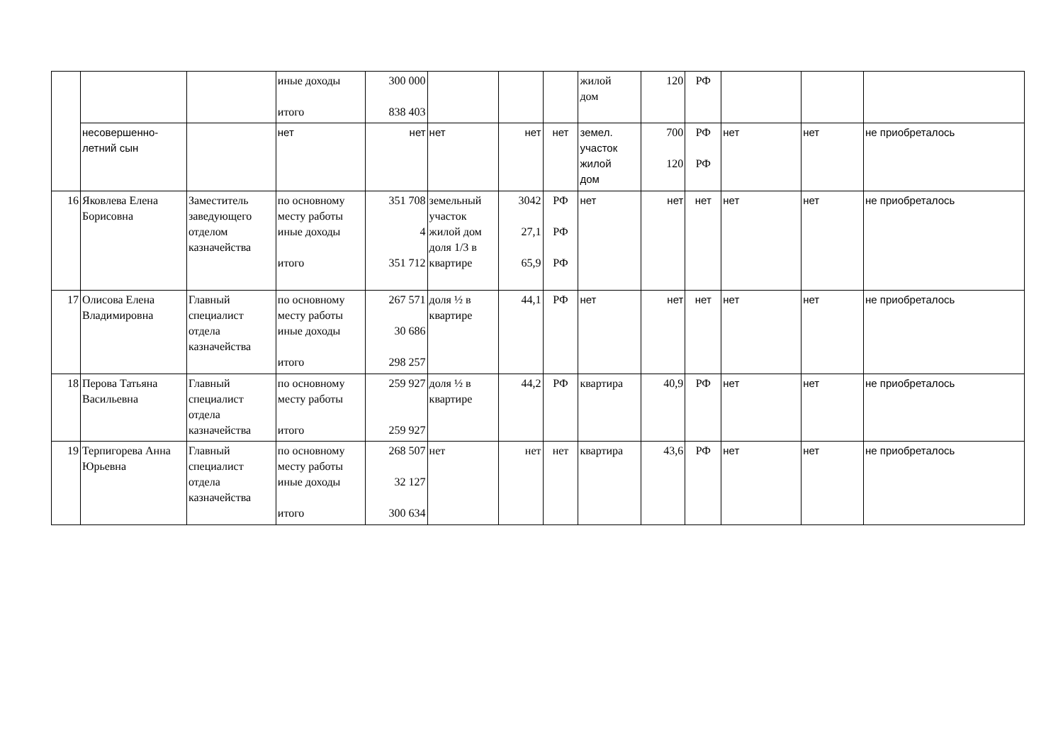| | | | иные доходы итого | 300 000 838 403 | | | | жилой дом | 120 | РФ | | | |
| | несовершенно- летний сын | | нет | нет | нет | нет | нет | земел. участок жилой дом | 700 120 | РФ РФ | нет | нет | не приобреталось |
| 16 | Яковлева Елена Борисовна | Заместитель заведующего отделом казначейства | по основному месту работы иные доходы итого | 351 708 4 351 712 | земельный участок жилой дом доля 1/3 в квартире | 3042 27,1 65,9 | РФ РФ РФ | нет | нет | нет | нет | нет | не приобреталось |
| 17 | Олисова Елена Владимировна | Главный специалист отдела казначейства | по основному месту работы иные доходы итого | 267 571 30 686 298 257 | доля ½ в квартире | 44,1 | РФ | нет | нет | нет | нет | нет | не приобреталось |
| 18 | Перова Татьяна Васильевна | Главный специалист отдела казначейства | по основному месту работы итого | 259 927 259 927 | доля ½ в квартире | 44,2 | РФ | квартира | 40,9 | РФ | нет | нет | не приобреталось |
| 19 | Терпигорева Анна Юрьевна | Главный специалист отдела казначейства | по основному месту работы иные доходы итого | 268 507 32 127 300 634 | нет | нет | нет | квартира | 43,6 | РФ | нет | нет | не приобреталось |